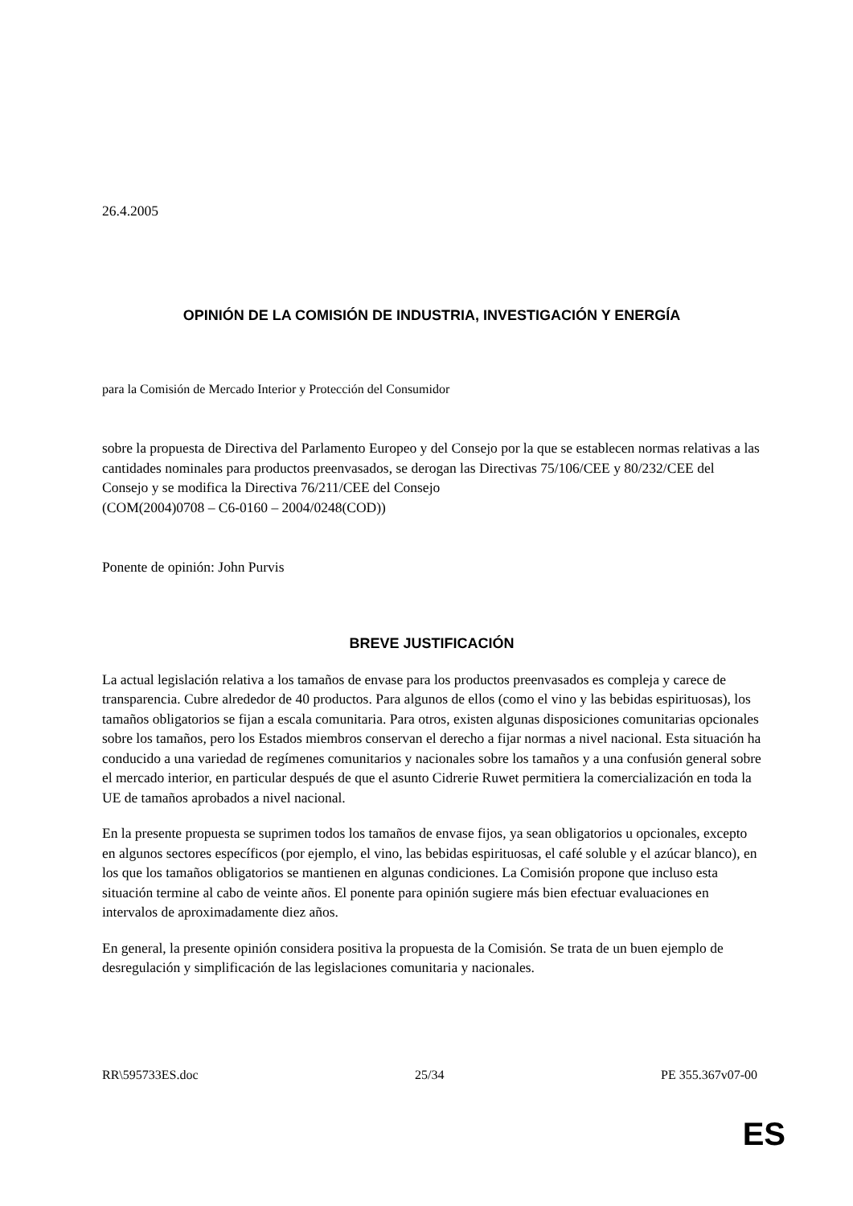26.4.2005
OPINIÓN DE LA COMISIÓN DE INDUSTRIA, INVESTIGACIÓN Y ENERGÍA
para la Comisión de Mercado Interior y Protección del Consumidor
sobre la propuesta de Directiva del Parlamento Europeo y del Consejo por la que se establecen normas relativas a las cantidades nominales para productos preenvasados, se derogan las Directivas 75/106/CEE y 80/232/CEE del Consejo y se modifica la Directiva 76/211/CEE del Consejo
(COM(2004)0708 – C6-0160 – 2004/0248(COD))
Ponente de opinión: John Purvis
BREVE JUSTIFICACIÓN
La actual legislación relativa a los tamaños de envase para los productos preenvasados es compleja y carece de transparencia. Cubre alrededor de 40 productos. Para algunos de ellos (como el vino y las bebidas espirituosas), los tamaños obligatorios se fijan a escala comunitaria. Para otros, existen algunas disposiciones comunitarias opcionales sobre los tamaños, pero los Estados miembros conservan el derecho a fijar normas a nivel nacional. Esta situación ha conducido a una variedad de regímenes comunitarios y nacionales sobre los tamaños y a una confusión general sobre el mercado interior, en particular después de que el asunto Cidrerie Ruwet permitiera la comercialización en toda la UE de tamaños aprobados a nivel nacional.
En la presente propuesta se suprimen todos los tamaños de envase fijos, ya sean obligatorios u opcionales, excepto en algunos sectores específicos (por ejemplo, el vino, las bebidas espirituosas, el café soluble y el azúcar blanco), en los que los tamaños obligatorios se mantienen en algunas condiciones. La Comisión propone que incluso esta situación termine al cabo de veinte años. El ponente para opinión sugiere más bien efectuar evaluaciones en intervalos de aproximadamente diez años.
En general, la presente opinión considera positiva la propuesta de la Comisión. Se trata de un buen ejemplo de desregulación y simplificación de las legislaciones comunitaria y nacionales.
RR\595733ES.doc 25/34 PE 355.367v07-00
ES